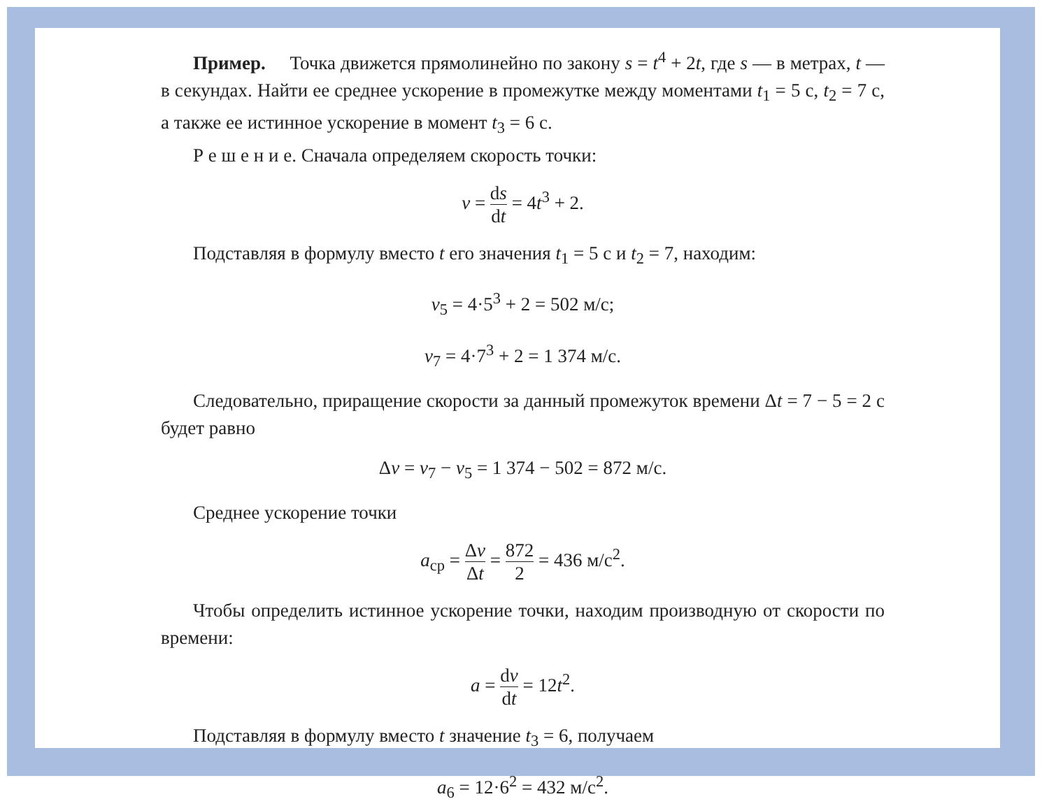Пример. Точка движется прямолинейно по закону s = t<sup>4</sup> + 2t, где s — в метрах, t — в секундах. Найти ее среднее ускорение в промежутке между моментами t<sub>1</sub> = 5 с, t<sub>2</sub> = 7 с, а также ее истинное ускорение в момент t<sub>3</sub> = 6 с.
Р е ш е н и е. Сначала определяем скорость точки:
v = ds dt = 4t<sup>3</sup> + 2.
Подставляя в формулу вместо t его значения t<sub>1</sub> = 5 с и t<sub>2</sub> = 7, находим:
v<sub>5</sub> = 4·5<sup>3</sup> + 2 = 502 м/с;
v<sub>7</sub> = 4·7<sup>3</sup> + 2 = 1 374 м/с.
Следовательно, приращение скорости за данный промежуток времени Δt = 7 − 5 = 2 с будет равно
Δv = v<sub>7</sub> − v<sub>5</sub> = 1 374 − 502 = 872 м/с.
Среднее ускорение точки
a<sub>ср</sub> = Δv Δt = 872 2 = 436 м/с<sup>2</sup>.
Чтобы определить истинное ускорение точки, находим производную от скорости по времени:
a = dv dt = 12t<sup>2</sup>.
Подставляя в формулу вместо t значение t<sub>3</sub> = 6, получаем
a<sub>6</sub> = 12·6<sup>2</sup> = 432 м/с<sup>2</sup>.